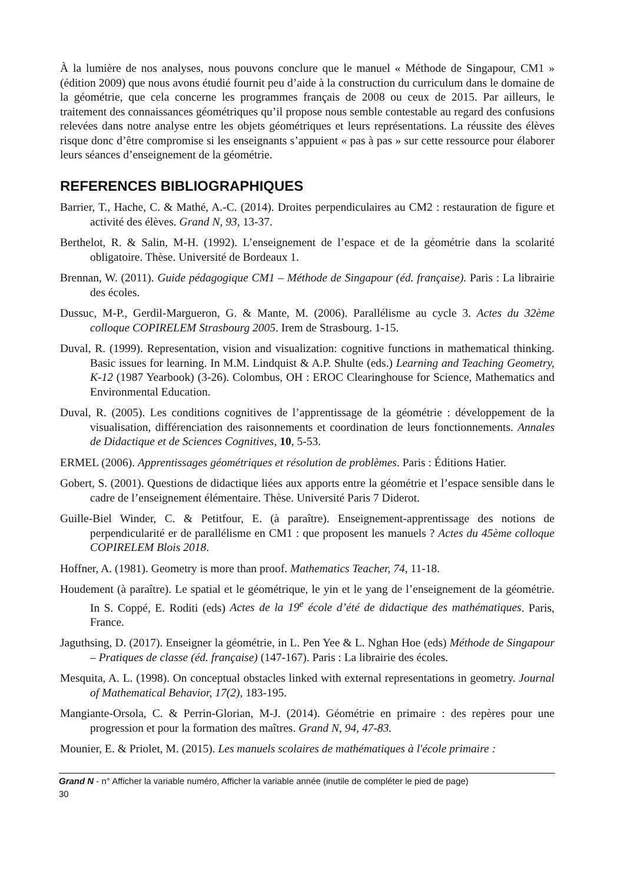À la lumière de nos analyses, nous pouvons conclure que le manuel « Méthode de Singapour, CM1 » (édition 2009) que nous avons étudié fournit peu d’aide à la construction du curriculum dans le domaine de la géométrie, que cela concerne les programmes français de 2008 ou ceux de 2015. Par ailleurs, le traitement des connaissances géométriques qu’il propose nous semble contestable au regard des confusions relevées dans notre analyse entre les objets géométriques et leurs représentations. La réussite des élèves risque donc d’être compromise si les enseignants s’appuient « pas à pas » sur cette ressource pour élaborer leurs séances d’enseignement de la géométrie.
REFERENCES BIBLIOGRAPHIQUES
Barrier, T., Hache, C. & Mathé, A.-C. (2014). Droites perpendiculaires au CM2 : restauration de figure et activité des élèves. Grand N, 93, 13-37.
Berthelot, R. & Salin, M-H. (1992). L’enseignement de l’espace et de la géométrie dans la scolarité obligatoire. Thèse. Université de Bordeaux 1.
Brennan, W. (2011). Guide pédagogique CM1 – Méthode de Singapour (éd. française). Paris : La librairie des écoles.
Dussuc, M-P., Gerdil-Margueron, G. & Mante, M. (2006). Parallélisme au cycle 3. Actes du 32ème colloque COPIRELEM Strasbourg 2005. Irem de Strasbourg. 1-15.
Duval, R. (1999). Representation, vision and visualization: cognitive functions in mathematical thinking. Basic issues for learning. In M.M. Lindquist & A.P. Shulte (eds.) Learning and Teaching Geometry, K-12 (1987 Yearbook) (3-26). Colombus, OH : EROC Clearinghouse for Science, Mathematics and Environmental Education.
Duval, R. (2005). Les conditions cognitives de l’apprentissage de la géométrie : développement de la visualisation, différenciation des raisonnements et coordination de leurs fonctionnements. Annales de Didactique et de Sciences Cognitives, 10, 5-53.
ERMEL (2006). Apprentissages géométriques et résolution de problèmes. Paris : Éditions Hatier.
Gobert, S. (2001). Questions de didactique liées aux apports entre la géométrie et l’espace sensible dans le cadre de l’enseignement élémentaire. Thèse. Université Paris 7 Diderot.
Guille-Biel Winder, C. & Petitfour, E. (à paraître). Enseignement-apprentissage des notions de perpendicularité er de parallélisme en CM1 : que proposent les manuels ? Actes du 45ème colloque COPIRELEM Blois 2018.
Hoffner, A. (1981). Geometry is more than proof. Mathematics Teacher, 74, 11-18.
Houdement (à paraître). Le spatial et le géométrique, le yin et le yang de l’enseignement de la géométrie. In S. Coppé, E. Roditi (eds) Actes de la 19<sup>e</sup> école d’été de didactique des mathématiques. Paris, France.
Jaguthsing, D. (2017). Enseigner la géométrie, in L. Pen Yee & L. Nghan Hoe (eds) Méthode de Singapour – Pratiques de classe (éd. française) (147-167). Paris : La librairie des écoles.
Mesquita, A. L. (1998). On conceptual obstacles linked with external representations in geometry. Journal of Mathematical Behavior, 17(2), 183-195.
Mangiante-Orsola, C. & Perrin-Glorian, M-J. (2014). Géométrie en primaire : des repères pour une progression et pour la formation des maîtres. Grand N, 94, 47-83.
Mounier, E. & Priolet, M. (2015). Les manuels scolaires de mathématiques à l'école primaire :
Grand N - n° Afficher la variable numéro, Afficher la variable année (inutile de compléter le pied de page)
30